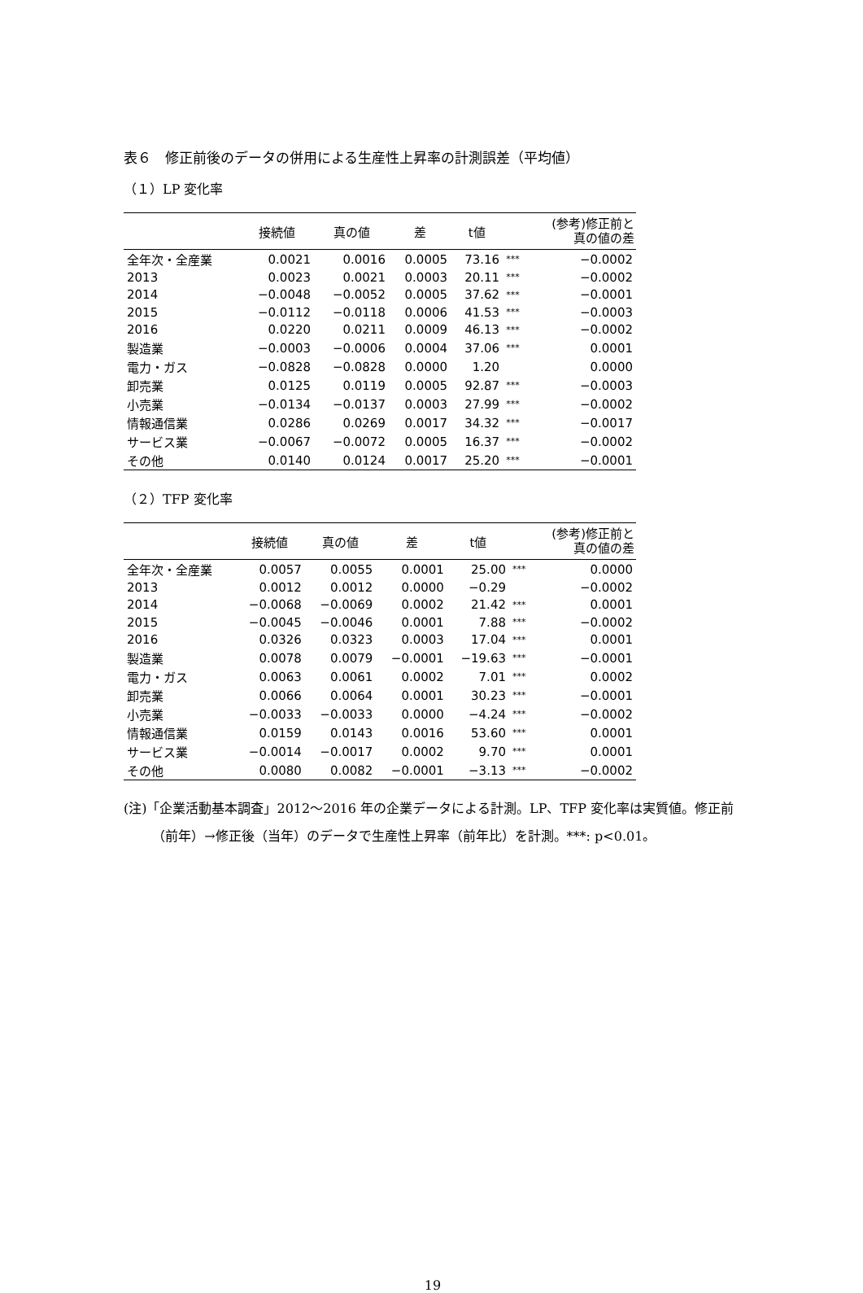表６　修正前後のデータの併用による生産性上昇率の計測誤差（平均値）
（１）LP 変化率
| | 接続値 | 真の値 | 差 | t値 | | (参考)修正前と 真の値の差 |
| --- | --- | --- | --- | --- | --- | --- |
| 全年次・全産業 | 0.0021 | 0.0016 | 0.0005 | 73.16 | *** | −0.0002 |
| 2013 | 0.0023 | 0.0021 | 0.0003 | 20.11 | *** | −0.0002 |
| 2014 | −0.0048 | −0.0052 | 0.0005 | 37.62 | *** | −0.0001 |
| 2015 | −0.0112 | −0.0118 | 0.0006 | 41.53 | *** | −0.0003 |
| 2016 | 0.0220 | 0.0211 | 0.0009 | 46.13 | *** | −0.0002 |
| 製造業 | −0.0003 | −0.0006 | 0.0004 | 37.06 | *** | 0.0001 |
| 電力・ガス | −0.0828 | −0.0828 | 0.0000 | 1.20 | | 0.0000 |
| 卸売業 | 0.0125 | 0.0119 | 0.0005 | 92.87 | *** | −0.0003 |
| 小売業 | −0.0134 | −0.0137 | 0.0003 | 27.99 | *** | −0.0002 |
| 情報通信業 | 0.0286 | 0.0269 | 0.0017 | 34.32 | *** | −0.0017 |
| サービス業 | −0.0067 | −0.0072 | 0.0005 | 16.37 | *** | −0.0002 |
| その他 | 0.0140 | 0.0124 | 0.0017 | 25.20 | *** | −0.0001 |
（２）TFP 変化率
| | 接続値 | 真の値 | 差 | t値 | | (参考)修正前と 真の値の差 |
| --- | --- | --- | --- | --- | --- | --- |
| 全年次・全産業 | 0.0057 | 0.0055 | 0.0001 | 25.00 | *** | 0.0000 |
| 2013 | 0.0012 | 0.0012 | 0.0000 | −0.29 | | −0.0002 |
| 2014 | −0.0068 | −0.0069 | 0.0002 | 21.42 | *** | 0.0001 |
| 2015 | −0.0045 | −0.0046 | 0.0001 | 7.88 | *** | −0.0002 |
| 2016 | 0.0326 | 0.0323 | 0.0003 | 17.04 | *** | 0.0001 |
| 製造業 | 0.0078 | 0.0079 | −0.0001 | −19.63 | *** | −0.0001 |
| 電力・ガス | 0.0063 | 0.0061 | 0.0002 | 7.01 | *** | 0.0002 |
| 卸売業 | 0.0066 | 0.0064 | 0.0001 | 30.23 | *** | −0.0001 |
| 小売業 | −0.0033 | −0.0033 | 0.0000 | −4.24 | *** | −0.0002 |
| 情報通信業 | 0.0159 | 0.0143 | 0.0016 | 53.60 | *** | 0.0001 |
| サービス業 | −0.0014 | −0.0017 | 0.0002 | 9.70 | *** | 0.0001 |
| その他 | 0.0080 | 0.0082 | −0.0001 | −3.13 | *** | −0.0002 |
(注)「企業活動基本調査」2012～2016 年の企業データによる計測。LP、TFP 変化率は実質値。修正前（前年）→修正後（当年）のデータで生産性上昇率（前年比）を計測。***: p<0.01。
19